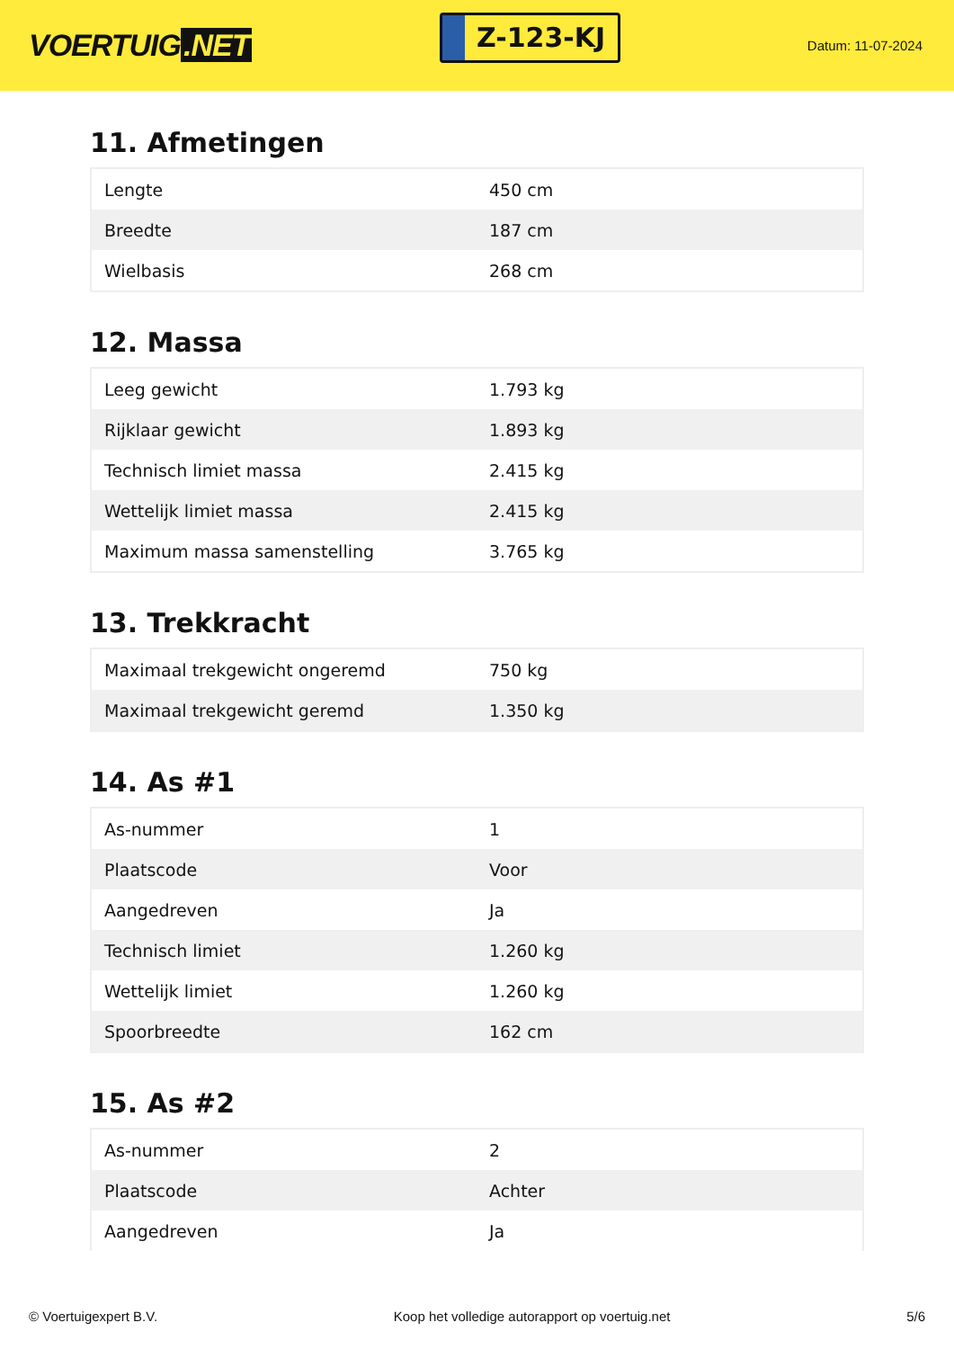VOERTUIG.NET
Z-123-KJ
Datum: 11-07-2024
11. Afmetingen
| Lengte | 450 cm |
| Breedte | 187 cm |
| Wielbasis | 268 cm |
12. Massa
| Leeg gewicht | 1.793 kg |
| Rijklaar gewicht | 1.893 kg |
| Technisch limiet massa | 2.415 kg |
| Wettelijk limiet massa | 2.415 kg |
| Maximum massa samenstelling | 3.765 kg |
13. Trekkracht
| Maximaal trekgewicht ongeremd | 750 kg |
| Maximaal trekgewicht geremd | 1.350 kg |
14. As #1
| As-nummer | 1 |
| Plaatscode | Voor |
| Aangedreven | Ja |
| Technisch limiet | 1.260 kg |
| Wettelijk limiet | 1.260 kg |
| Spoorbreedte | 162 cm |
15. As #2
| As-nummer | 2 |
| Plaatscode | Achter |
| Aangedreven | Ja |
© Voertuigexpert B.V. Koop het volledige autorapport op voertuig.net 5/6